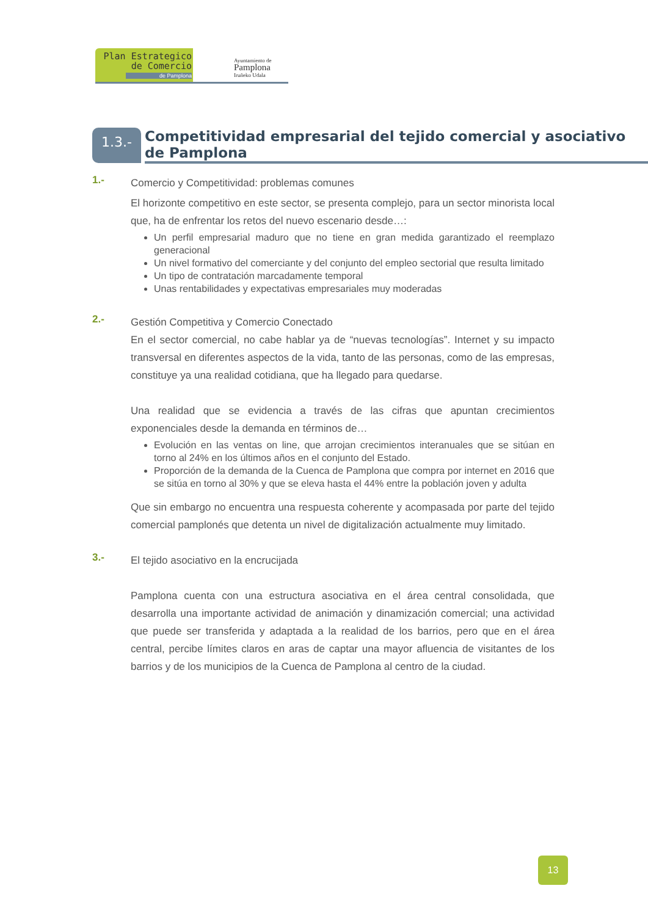Plan Estrategico
de Comercio
de Pamplona
Ayuntamiento de
Pamplona
Iruñeko Udala
1.3.-
Competitividad empresarial del tejido comercial y asociativo de Pamplona
1.-
Comercio y Competitividad: problemas comunes
El horizonte competitivo en este sector, se presenta complejo, para un sector minorista local que, ha de enfrentar los retos del nuevo escenario desde…:
Un perfil empresarial maduro que no tiene en gran medida garantizado el reemplazo generacional
Un nivel formativo del comerciante y del conjunto del empleo sectorial que resulta limitado
Un tipo de contratación marcadamente temporal
Unas rentabilidades y expectativas empresariales muy moderadas
2.-
Gestión Competitiva y Comercio Conectado
En el sector comercial, no cabe hablar ya de “nuevas tecnologías”. Internet y su impacto transversal en diferentes aspectos de la vida, tanto de las personas, como de las empresas, constituye ya una realidad cotidiana, que ha llegado para quedarse.
Una realidad que se evidencia a través de las cifras que apuntan crecimientos exponenciales desde la demanda en términos de…
Evolución en las ventas on line, que arrojan crecimientos interanuales que se sitúan en torno al 24% en los últimos años en el conjunto del Estado.
Proporción de la demanda de la Cuenca de Pamplona que compra por internet en 2016 que se sitúa en torno al 30% y que se eleva hasta el 44% entre la población joven y adulta
Que sin embargo no encuentra una respuesta coherente y acompasada por parte del tejido comercial pamplonés que detenta un nivel de digitalización actualmente muy limitado.
3.-
El tejido asociativo en la encrucijada
Pamplona cuenta con una estructura asociativa en el área central consolidada, que desarrolla una importante actividad de animación y dinamización comercial; una actividad que puede ser transferida y adaptada a la realidad de los barrios, pero que en el área central, percibe límites claros en aras de captar una mayor afluencia de visitantes de los barrios y de los municipios de la Cuenca de Pamplona al centro de la ciudad.
13